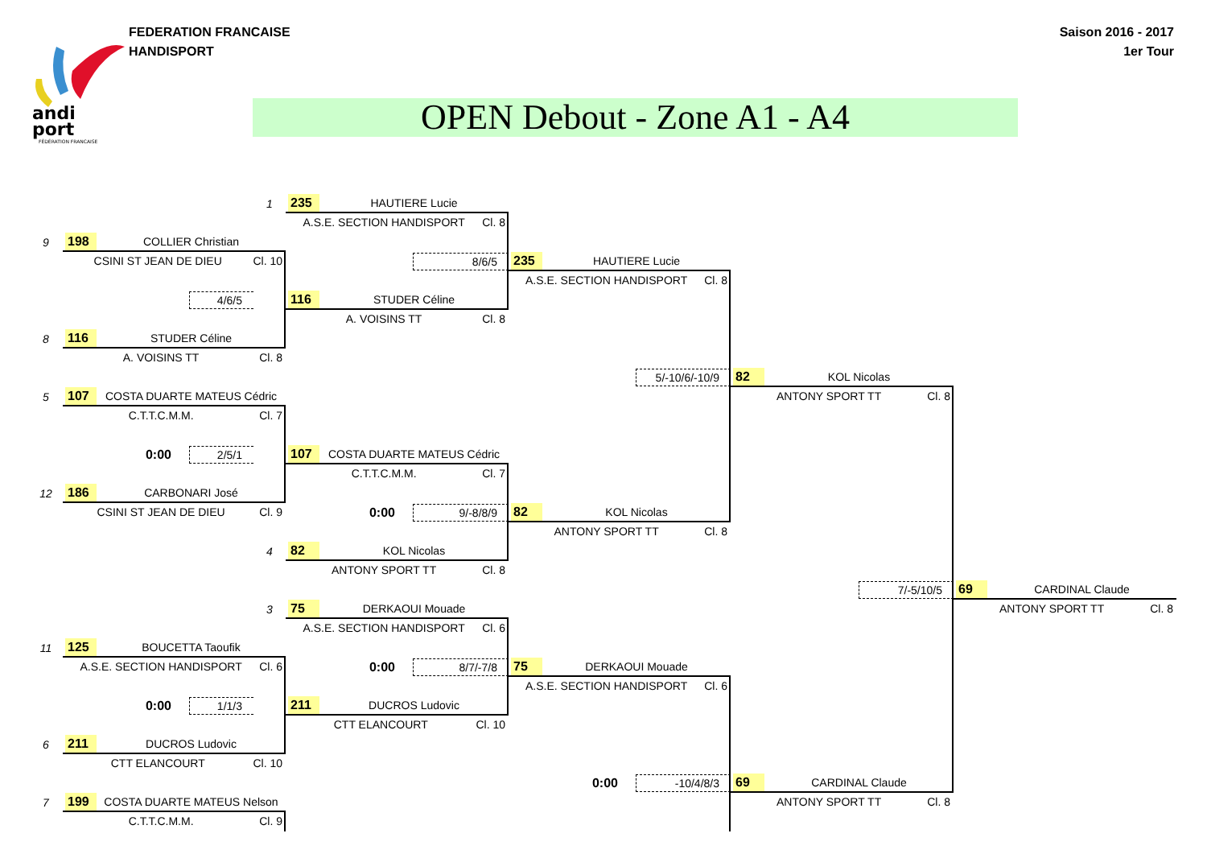andi
port
FÉDÉRATION FRANÇAISE
FEDERATION FRANCAISE
HANDISPORT
Saison 2016 - 2017
1er Tour
OPEN Debout - Zone A1 - A4
1
235 HAUTIERE Lucie
A.S.E. SECTION HANDISPORT Cl. 8
9
198 COLLIER Christian
CSINI ST JEAN DE DIEU Cl. 10
8/6/5
235 HAUTIERE Lucie
A.S.E. SECTION HANDISPORT Cl. 8
4/6/5
116 STUDER Céline
A. VOISINS TT Cl. 8
8
116 STUDER Céline
A. VOISINS TT Cl. 8
5/-10/6/-10/9
82 KOL Nicolas
5
107 COSTA DUARTE MATEUS Cédric
ANTONY SPORT TT Cl. 8
C.T.T.C.M.M. Cl. 7
0:00
2/5/1
107 COSTA DUARTE MATEUS Cédric
C.T.T.C.M.M. Cl. 7
12
186 CARBONARI José
CSINI ST JEAN DE DIEU Cl. 9
0:00
9/-8/8/9
82 KOL Nicolas
ANTONY SPORT TT Cl. 8
4
82 KOL Nicolas
ANTONY SPORT TT Cl. 8
7/-5/10/5
69 CARDINAL Claude
3
75 DERKAOUI Mouade
ANTONY SPORT TT Cl. 8
A.S.E. SECTION HANDISPORT Cl. 6
11
125 BOUCETTA Taoufik
A.S.E. SECTION HANDISPORT Cl. 6
0:00
8/7/-7/8
75 DERKAOUI Mouade
A.S.E. SECTION HANDISPORT Cl. 6
0:00
1/1/3
211 DUCROS Ludovic
CTT ELANCOURT Cl. 10
6
211 DUCROS Ludovic
CTT ELANCOURT Cl. 10
0:00
-10/4/8/3
69 CARDINAL Claude
7
199 COSTA DUARTE MATEUS Nelson
ANTONY SPORT TT Cl. 8
C.T.T.C.M.M. Cl. 9